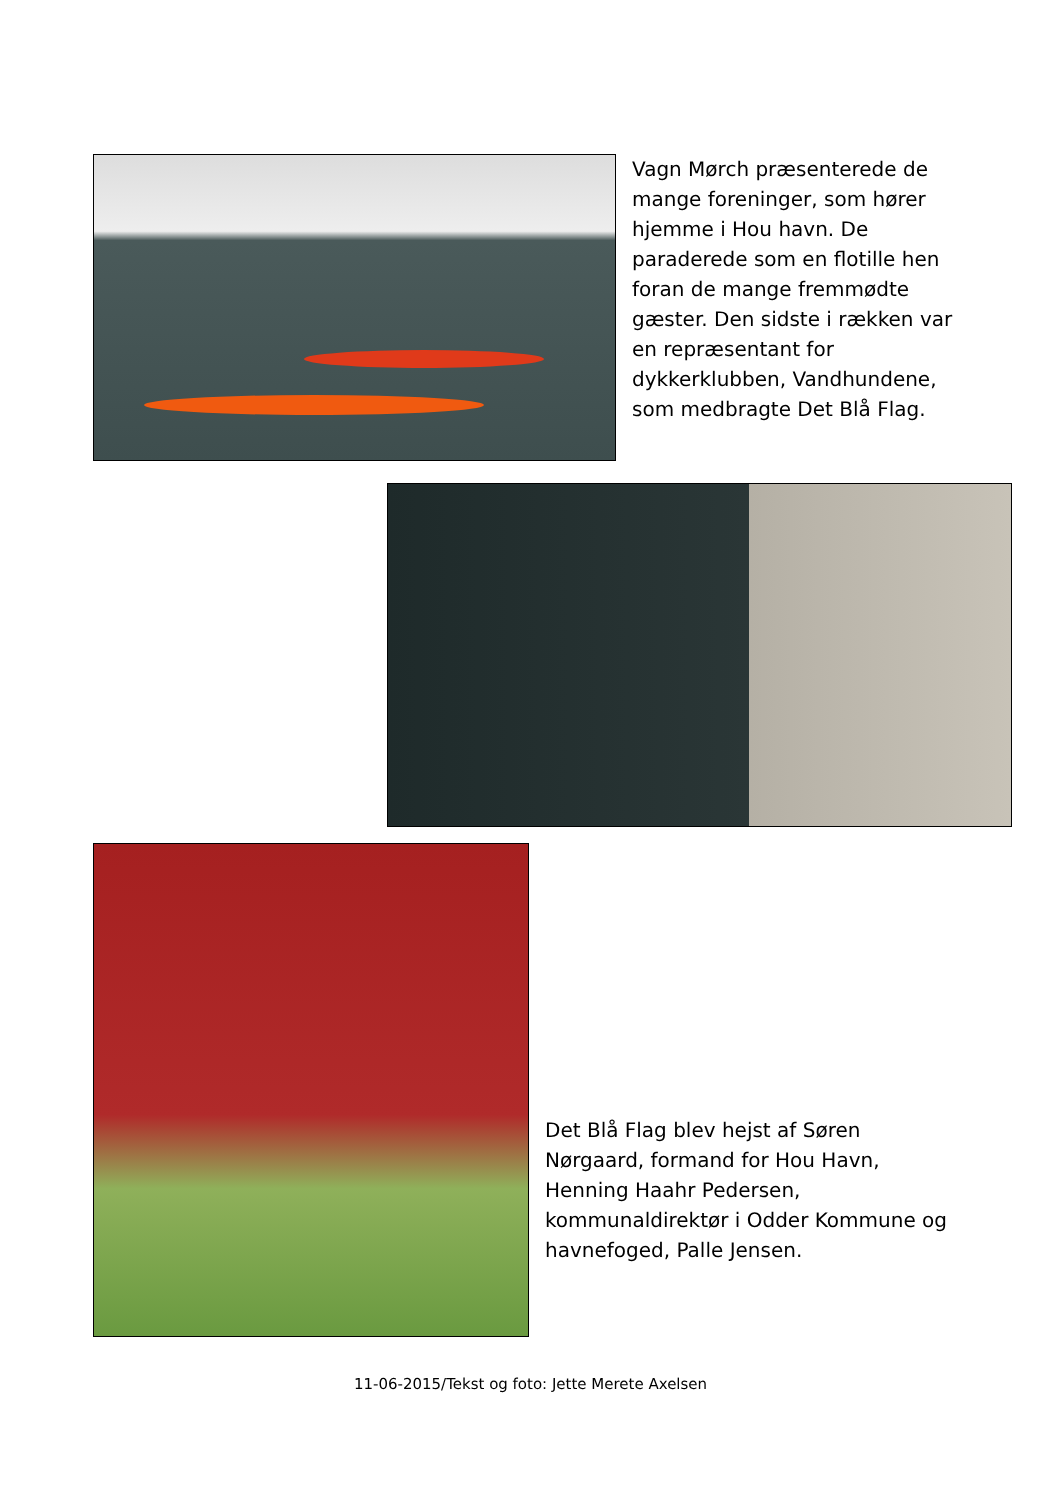Vagn Mørch præsenterede de mange foreninger, som hører hjemme i Hou havn. De paraderede som en flotille hen foran de mange fremmødte gæster. Den sidste i rækken var en repræsentant for dykkerklubben, Vandhundene, som medbragte Det Blå Flag.
Det Blå Flag blev hejst af Søren Nørgaard, formand for Hou Havn, Henning Haahr Pedersen, kommunaldirektør i Odder Kommune og havnefoged, Palle Jensen.
11-06-2015/Tekst og foto: Jette Merete Axelsen